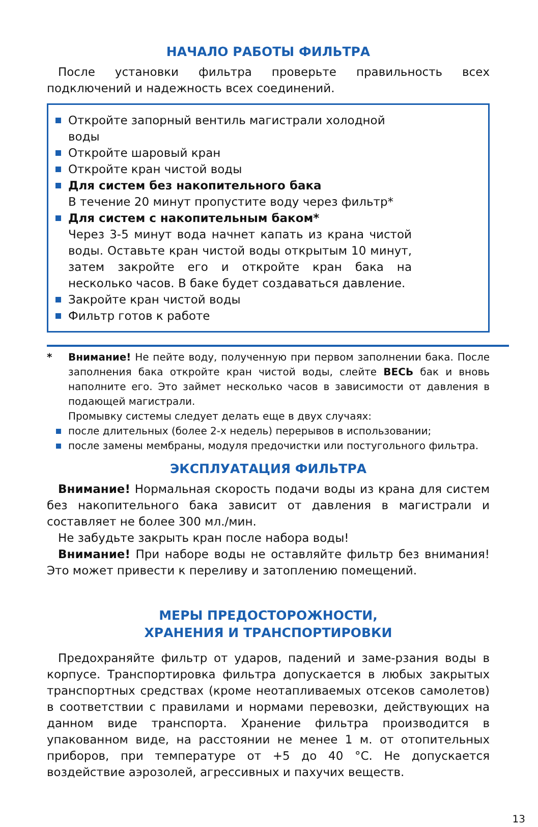НАЧАЛО РАБОТЫ ФИЛЬТРА
После установки фильтра проверьте правильность всех подключений и надежность всех соединений.
Откройте запорный вентиль магистрали холодной воды
Откройте шаровый кран
Откройте кран чистой воды
Для систем без накопительного бака
В течение 20 минут пропустите воду через фильтр*
Для систем с накопительным баком*
Через 3-5 минут вода начнет капать из крана чистой воды. Оставьте кран чистой воды открытым 10 минут, затем закройте его и откройте кран бака на несколько часов. В баке будет создаваться давление.
Закройте кран чистой воды
Фильтр готов к работе
* Внимание! Не пейте воду, полученную при первом заполнении бака. После заполнения бака откройте кран чистой воды, слейте ВЕСЬ бак и вновь наполните его. Это займет несколько часов в зависимости от давления в подающей магистрали.
Промывку системы следует делать еще в двух случаях:
после длительных (более 2-х недель) перерывов в использовании;
после замены мембраны, модуля предочистки или постугольного фильтра.
ЭКСПЛУАТАЦИЯ ФИЛЬТРА
Внимание! Нормальная скорость подачи воды из крана для систем без накопительного бака зависит от давления в магистрали и составляет не более 300 мл./мин.
Не забудьте закрыть кран после набора воды!
Внимание! При наборе воды не оставляйте фильтр без внимания! Это может привести к переливу и затоплению помещений.
МЕРЫ ПРЕДОСТОРОЖНОСТИ,
ХРАНЕНИЯ И ТРАНСПОРТИРОВКИ
Предохраняйте фильтр от ударов, падений и заме-рзания воды в корпусе. Транспортировка фильтра допускается в любых закрытых транспортных средствах (кроме неотапливаемых отсеков самолетов) в соответствии с правилами и нормами перевозки, действующих на данном виде транспорта. Хранение фильтра производится в упакованном виде, на расстоянии не менее 1 м. от отопительных приборов, при температуре от +5 до 40 °С. Не допускается воздействие аэрозолей, агрессивных и пахучих веществ.
13